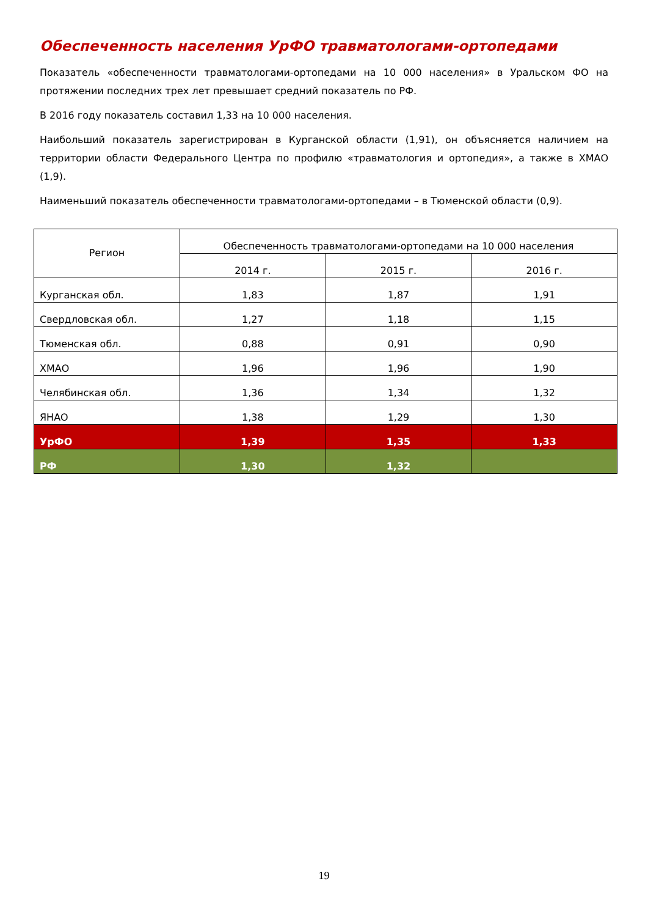Обеспеченность населения УрФО травматологами-ортопедами
Показатель «обеспеченности травматологами-ортопедами на 10 000 населения» в Уральском ФО на протяжении последних трех лет превышает средний показатель по РФ.
В 2016 году показатель составил 1,33 на 10 000 населения.
Наибольший показатель зарегистрирован в Курганской области (1,91), он объясняется наличием на территории области Федерального Центра по профилю «травматология и ортопедия», а также в ХМАО (1,9).
Наименьший показатель обеспеченности травматологами-ортопедами – в Тюменской области (0,9).
| Регион | Обеспеченность травматологами-ортопедами на 10 000 населения | | |
| --- | --- | --- | --- |
| | 2014 г. | 2015 г. | 2016 г. |
| Курганская обл. | 1,83 | 1,87 | 1,91 |
| Свердловская обл. | 1,27 | 1,18 | 1,15 |
| Тюменская обл. | 0,88 | 0,91 | 0,90 |
| ХМАО | 1,96 | 1,96 | 1,90 |
| Челябинская обл. | 1,36 | 1,34 | 1,32 |
| ЯНАО | 1,38 | 1,29 | 1,30 |
| УрФО | 1,39 | 1,35 | 1,33 |
| РФ | 1,30 | 1,32 | |
19